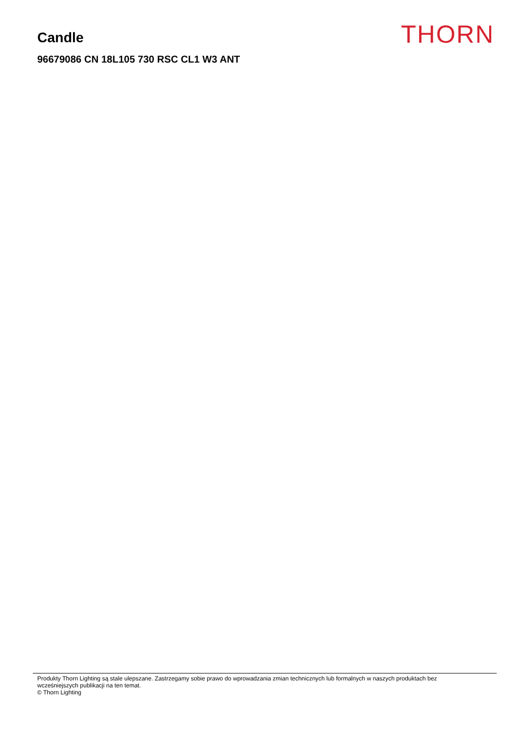Candle
96679086 CN 18L105 730 RSC CL1 W3 ANT
THORN
Produkty Thorn Lighting są stale ulepszane. Zastrzegamy sobie prawo do wprowadzania zmian technicznych lub formalnych w naszych produktach bez
wcześniejszych publikacji na ten temat.
© Thorn Lighting